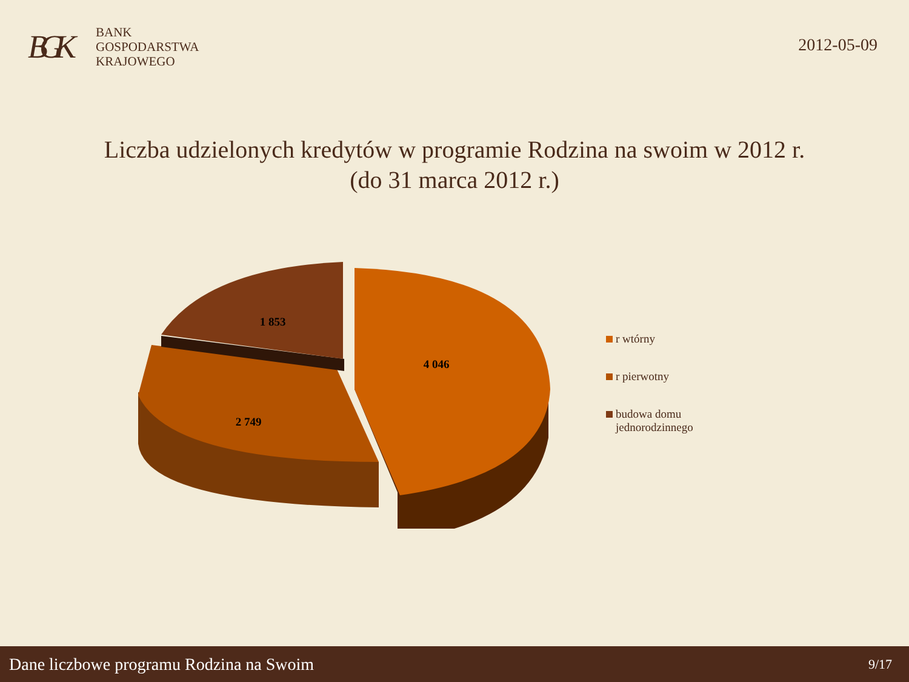BGK
BANK
GOSPODARSTWA
KRAJOWEGO
2012-05-09
Liczba udzielonych kredytów w programie Rodzina na swoim w 2012 r.
(do 31 marca 2012 r.)
1 853
4 046
2 749
r wtórny
r pierwotny
budowa domu
jednorodzinnego
Dane liczbowe programu Rodzina na Swoim 9/17